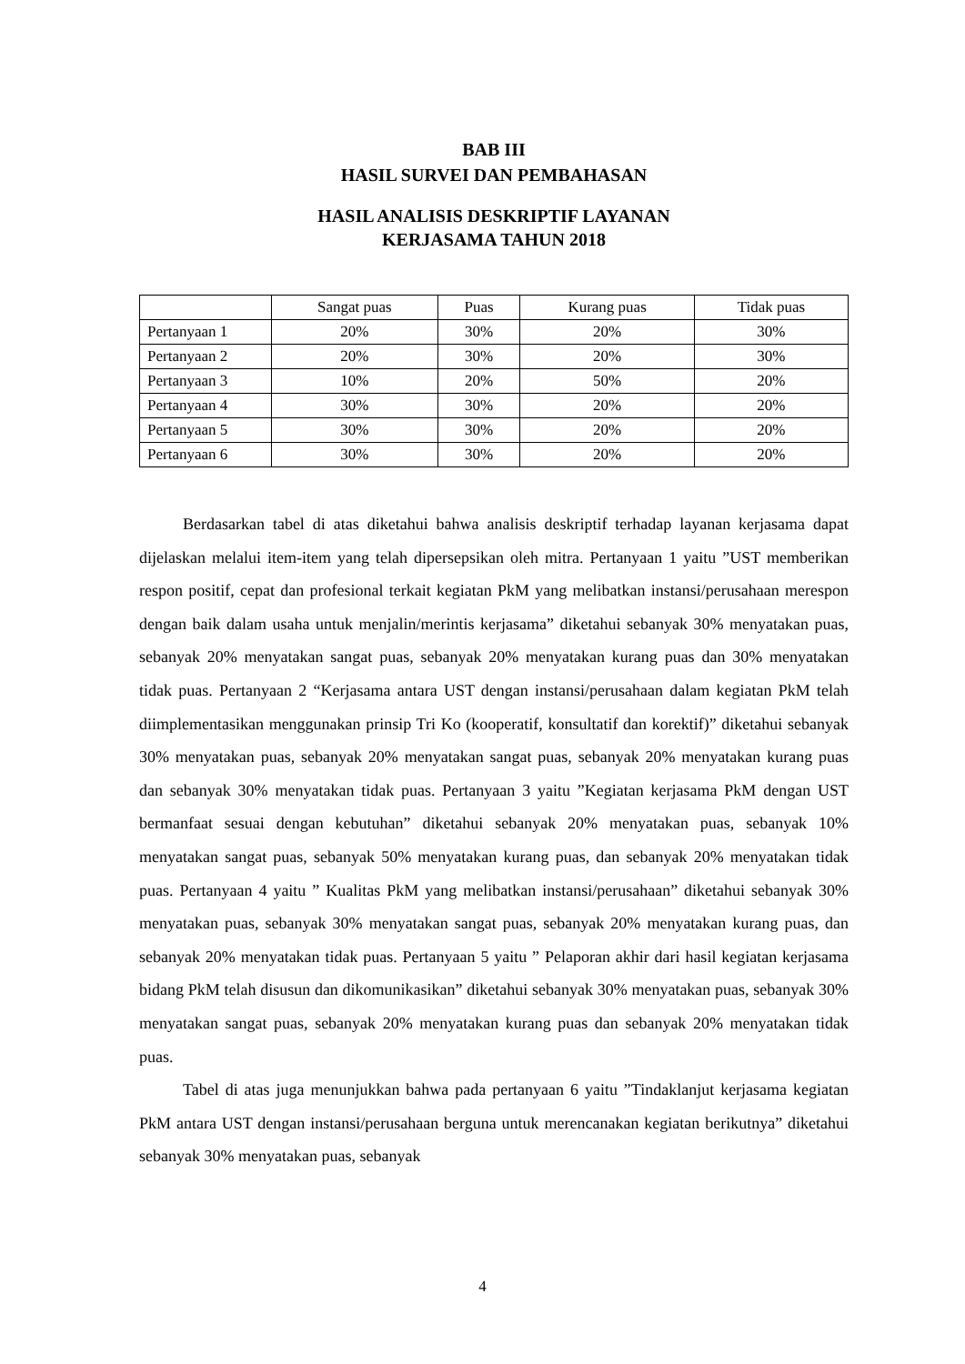BAB III
HASIL SURVEI DAN PEMBAHASAN
HASIL ANALISIS DESKRIPTIF LAYANAN
KERJASAMA TAHUN 2018
| | Sangat puas | Puas | Kurang puas | Tidak puas |
| --- | --- | --- | --- | --- |
| Pertanyaan 1 | 20% | 30% | 20% | 30% |
| Pertanyaan 2 | 20% | 30% | 20% | 30% |
| Pertanyaan 3 | 10% | 20% | 50% | 20% |
| Pertanyaan 4 | 30% | 30% | 20% | 20% |
| Pertanyaan 5 | 30% | 30% | 20% | 20% |
| Pertanyaan 6 | 30% | 30% | 20% | 20% |
Berdasarkan tabel di atas diketahui bahwa analisis deskriptif terhadap layanan kerjasama dapat dijelaskan melalui item-item yang telah dipersepsikan oleh mitra. Pertanyaan 1 yaitu ”UST memberikan respon positif, cepat dan profesional terkait kegiatan PkM yang melibatkan instansi/perusahaan merespon dengan baik dalam usaha untuk menjalin/merintis kerjasama” diketahui sebanyak 30% menyatakan puas, sebanyak 20% menyatakan sangat puas, sebanyak 20% menyatakan kurang puas dan 30% menyatakan tidak puas. Pertanyaan 2 “Kerjasama antara UST dengan instansi/perusahaan dalam kegiatan PkM telah diimplementasikan menggunakan prinsip Tri Ko (kooperatif, konsultatif dan korektif)” diketahui sebanyak 30% menyatakan puas, sebanyak 20% menyatakan sangat puas, sebanyak 20% menyatakan kurang puas dan sebanyak 30% menyatakan tidak puas. Pertanyaan 3 yaitu ”Kegiatan kerjasama PkM dengan UST bermanfaat sesuai dengan kebutuhan” diketahui sebanyak 20% menyatakan puas, sebanyak 10% menyatakan sangat puas, sebanyak 50% menyatakan kurang puas, dan sebanyak 20% menyatakan tidak puas. Pertanyaan 4 yaitu ” Kualitas PkM yang melibatkan instansi/perusahaan” diketahui sebanyak 30% menyatakan puas, sebanyak 30% menyatakan sangat puas, sebanyak 20% menyatakan kurang puas, dan sebanyak 20% menyatakan tidak puas. Pertanyaan 5 yaitu ” Pelaporan akhir dari hasil kegiatan kerjasama bidang PkM telah disusun dan dikomunikasikan” diketahui sebanyak 30% menyatakan puas, sebanyak 30% menyatakan sangat puas, sebanyak 20% menyatakan kurang puas dan sebanyak 20% menyatakan tidak puas.
Tabel di atas juga menunjukkan bahwa pada pertanyaan 6 yaitu ”Tindaklanjut kerjasama kegiatan PkM antara UST dengan instansi/perusahaan berguna untuk merencanakan kegiatan berikutnya” diketahui sebanyak 30% menyatakan puas, sebanyak
4